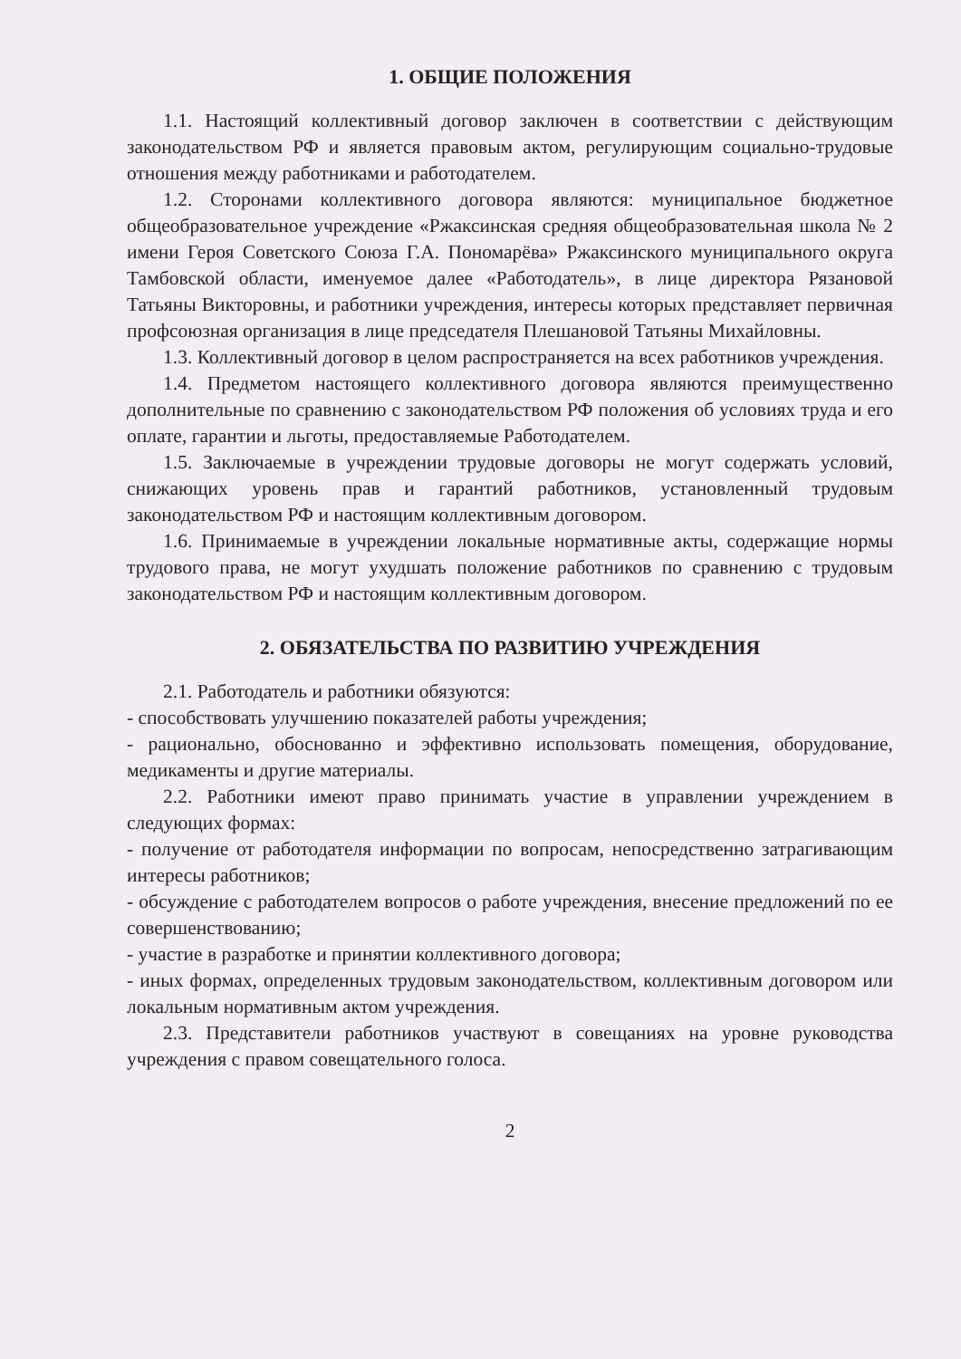1. ОБЩИЕ ПОЛОЖЕНИЯ
1.1. Настоящий коллективный договор заключен в соответствии с действующим законодательством РФ и является правовым актом, регулирующим социально-трудовые отношения между работниками и работодателем.
1.2. Сторонами коллективного договора являются: муниципальное бюджетное общеобразовательное учреждение «Ржаксинская средняя общеобразовательная школа № 2 имени Героя Советского Союза Г.А. Пономарёва» Ржаксинского муниципального округа Тамбовской области, именуемое далее «Работодатель», в лице директора Рязановой Татьяны Викторовны, и работники учреждения, интересы которых представляет первичная профсоюзная организация в лице председателя Плешановой Татьяны Михайловны.
1.3. Коллективный договор в целом распространяется на всех работников учреждения.
1.4. Предметом настоящего коллективного договора являются преимущественно дополнительные по сравнению с законодательством РФ положения об условиях труда и его оплате, гарантии и льготы, предоставляемые Работодателем.
1.5. Заключаемые в учреждении трудовые договоры не могут содержать условий, снижающих уровень прав и гарантий работников, установленный трудовым законодательством РФ и настоящим коллективным договором.
1.6. Принимаемые в учреждении локальные нормативные акты, содержащие нормы трудового права, не могут ухудшать положение работников по сравнению с трудовым законодательством РФ и настоящим коллективным договором.
2. ОБЯЗАТЕЛЬСТВА ПО РАЗВИТИЮ УЧРЕЖДЕНИЯ
2.1. Работодатель и работники обязуются:
- способствовать улучшению показателей работы учреждения;
- рационально, обоснованно и эффективно использовать помещения, оборудование, медикаменты и другие материалы.
2.2. Работники имеют право принимать участие в управлении учреждением в следующих формах:
- получение от работодателя информации по вопросам, непосредственно затрагивающим интересы работников;
- обсуждение с работодателем вопросов о работе учреждения, внесение предложений по ее совершенствованию;
- участие в разработке и принятии коллективного договора;
- иных формах, определенных трудовым законодательством, коллективным договором или локальным нормативным актом учреждения.
2.3. Представители работников участвуют в совещаниях на уровне руководства учреждения с правом совещательного голоса.
2